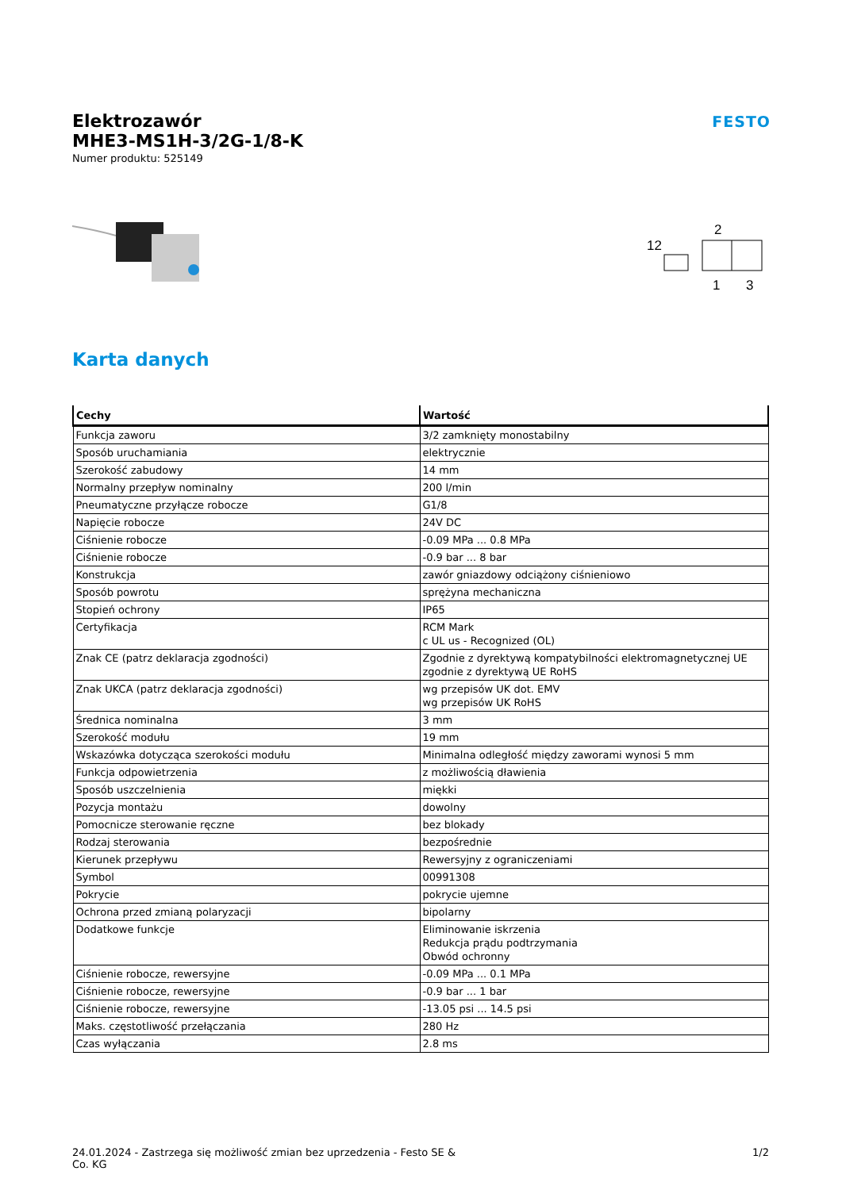Elektrozawór
MHE3-MS1H-3/2G-1/8-K
Numer produktu: 525149
FESTO
2
12
1
3
Karta danych
| Cechy | Wartość |
| --- | --- |
| Funkcja zaworu | 3/2 zamknięty monostabilny |
| Sposób uruchamiania | elektrycznie |
| Szerokość zabudowy | 14 mm |
| Normalny przepływ nominalny | 200 l/min |
| Pneumatyczne przyłącze robocze | G1/8 |
| Napięcie robocze | 24V DC |
| Ciśnienie robocze | -0.09 MPa ... 0.8 MPa |
| Ciśnienie robocze | -0.9 bar ... 8 bar |
| Konstrukcja | zawór gniazdowy odciążony ciśnieniowo |
| Sposób powrotu | sprężyna mechaniczna |
| Stopień ochrony | IP65 |
| Certyfikacja | RCM Mark c UL us - Recognized (OL) |
| Znak CE (patrz deklaracja zgodności) | Zgodnie z dyrektywą kompatybilności elektromagnetycznej UE zgodnie z dyrektywą UE RoHS |
| Znak UKCA (patrz deklaracja zgodności) | wg przepisów UK dot. EMV wg przepisów UK RoHS |
| Średnica nominalna | 3 mm |
| Szerokość modułu | 19 mm |
| Wskazówka dotycząca szerokości modułu | Minimalna odległość między zaworami wynosi 5 mm |
| Funkcja odpowietrzenia | z możliwością dławienia |
| Sposób uszczelnienia | miękki |
| Pozycja montażu | dowolny |
| Pomocnicze sterowanie ręczne | bez blokady |
| Rodzaj sterowania | bezpośrednie |
| Kierunek przepływu | Rewersyjny z ograniczeniami |
| Symbol | 00991308 |
| Pokrycie | pokrycie ujemne |
| Ochrona przed zmianą polaryzacji | bipolarny |
| Dodatkowe funkcje | Eliminowanie iskrzenia Redukcja prądu podtrzymania Obwód ochronny |
| Ciśnienie robocze, rewersyjne | -0.09 MPa ... 0.1 MPa |
| Ciśnienie robocze, rewersyjne | -0.9 bar ... 1 bar |
| Ciśnienie robocze, rewersyjne | -13.05 psi ... 14.5 psi |
| Maks. częstotliwość przełączania | 280 Hz |
| Czas wyłączania | 2.8 ms |
24.01.2024 - Zastrzega się możliwość zmian bez uprzedzenia - Festo SE &
Co. KG
1/2